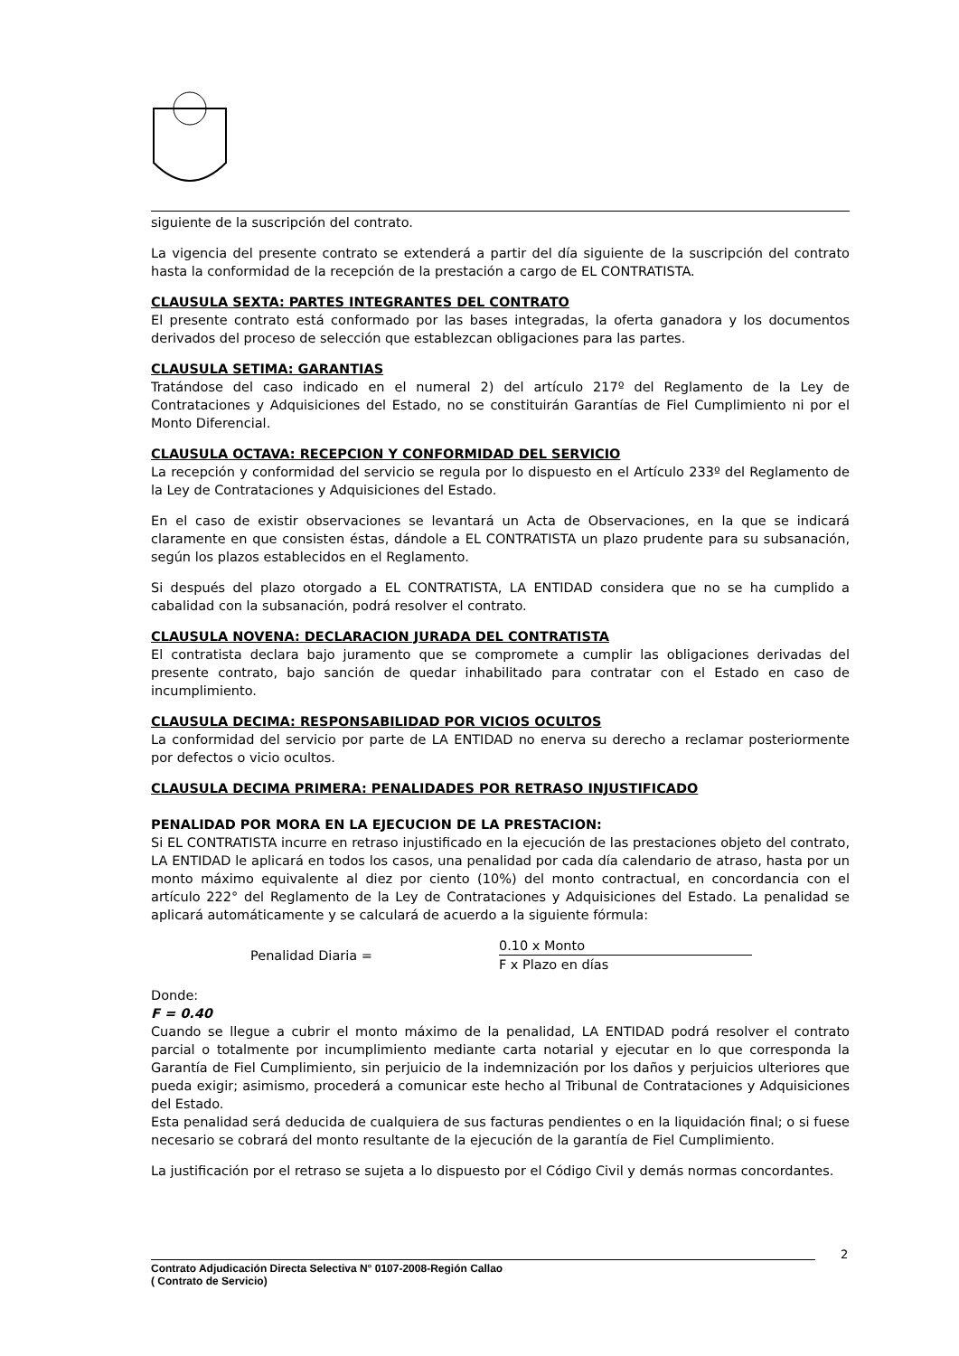siguiente de la suscripción del contrato.
La vigencia del presente contrato se extenderá a partir del día siguiente de la suscripción del contrato hasta la conformidad de la recepción de la prestación a cargo de EL CONTRATISTA.
CLAUSULA SEXTA: PARTES INTEGRANTES DEL CONTRATO
El presente contrato está conformado por las bases integradas, la oferta ganadora y los documentos derivados del proceso de selección que establezcan obligaciones para las partes.
CLAUSULA SETIMA: GARANTIAS
Tratándose del caso indicado en el numeral 2) del artículo 217º del Reglamento de la Ley de Contrataciones y Adquisiciones del Estado, no se constituirán Garantías de Fiel Cumplimiento ni por el Monto Diferencial.
CLAUSULA OCTAVA: RECEPCION Y CONFORMIDAD DEL SERVICIO
La recepción y conformidad del servicio se regula por lo dispuesto en el Artículo 233º del Reglamento de la Ley de Contrataciones y Adquisiciones del Estado.
En el caso de existir observaciones se levantará un Acta de Observaciones, en la que se indicará claramente en que consisten éstas, dándole a EL CONTRATISTA un plazo prudente para su subsanación, según los plazos establecidos en el Reglamento.
Si después del plazo otorgado a EL CONTRATISTA, LA ENTIDAD considera que no se ha cumplido a cabalidad con la subsanación, podrá resolver el contrato.
CLAUSULA NOVENA: DECLARACION JURADA DEL CONTRATISTA
El contratista declara bajo juramento que se compromete a cumplir las obligaciones derivadas del presente contrato, bajo sanción de quedar inhabilitado para contratar con el Estado en caso de incumplimiento.
CLAUSULA DECIMA: RESPONSABILIDAD POR VICIOS OCULTOS
La conformidad del servicio por parte de LA ENTIDAD no enerva su derecho a reclamar posteriormente por defectos o vicio ocultos.
CLAUSULA DECIMA PRIMERA: PENALIDADES POR RETRASO INJUSTIFICADO
PENALIDAD POR MORA EN LA EJECUCION DE LA PRESTACION:
Si EL CONTRATISTA incurre en retraso injustificado en la ejecución de las prestaciones objeto del contrato, LA ENTIDAD le aplicará en todos los casos, una penalidad por cada día calendario de atraso, hasta por un monto máximo equivalente al diez por ciento (10%) del monto contractual, en concordancia con el artículo 222° del Reglamento de la Ley de Contrataciones y Adquisiciones del Estado. La penalidad se aplicará automáticamente y se calculará de acuerdo a la siguiente fórmula:
Penalidad Diaria =
0.10 x Monto
F x Plazo en días
Donde:
F = 0.40
Cuando se llegue a cubrir el monto máximo de la penalidad, LA ENTIDAD podrá resolver el contrato parcial o totalmente por incumplimiento mediante carta notarial y ejecutar en lo que corresponda la Garantía de Fiel Cumplimiento, sin perjuicio de la indemnización por los daños y perjuicios ulteriores que pueda exigir; asimismo, procederá a comunicar este hecho al Tribunal de Contrataciones y Adquisiciones del Estado.
Esta penalidad será deducida de cualquiera de sus facturas pendientes o en la liquidación final; o si fuese necesario se cobrará del monto resultante de la ejecución de la garantía de Fiel Cumplimiento.
La justificación por el retraso se sujeta a lo dispuesto por el Código Civil y demás normas concordantes.
2
Contrato Adjudicación Directa Selectiva N° 0107-2008-Región Callao
( Contrato de Servicio)